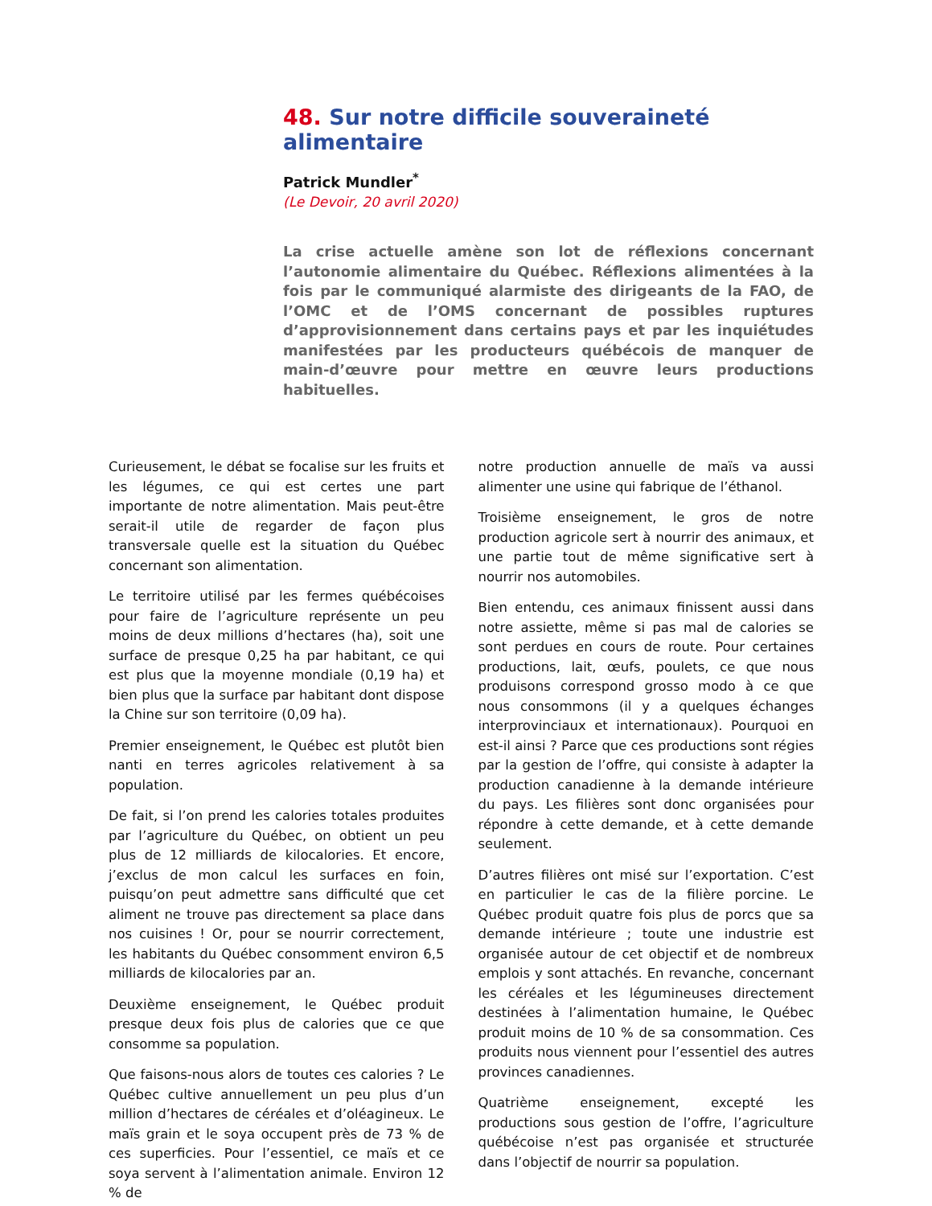48. Sur notre difficile souveraineté alimentaire
Patrick Mundler<sup>*</sup>
(Le Devoir, 20 avril 2020)
La crise actuelle amène son lot de réflexions concernant l’autonomie alimentaire du Québec. Réflexions alimentées à la fois par le communiqué alarmiste des dirigeants de la FAO, de l’OMC et de l’OMS concernant de possibles ruptures d’approvisionnement dans certains pays et par les inquiétudes manifestées par les producteurs québécois de manquer de main-d’œuvre pour mettre en œuvre leurs productions habituelles.
Curieusement, le débat se focalise sur les fruits et les légumes, ce qui est certes une part importante de notre alimentation. Mais peut-être serait-il utile de regarder de façon plus transversale quelle est la situation du Québec concernant son alimentation.
Le territoire utilisé par les fermes québécoises pour faire de l’agriculture représente un peu moins de deux millions d’hectares (ha), soit une surface de presque 0,25 ha par habitant, ce qui est plus que la moyenne mondiale (0,19 ha) et bien plus que la surface par habitant dont dispose la Chine sur son territoire (0,09 ha).
Premier enseignement, le Québec est plutôt bien nanti en terres agricoles relativement à sa population.
De fait, si l’on prend les calories totales produites par l’agriculture du Québec, on obtient un peu plus de 12 milliards de kilocalories. Et encore, j’exclus de mon calcul les surfaces en foin, puisqu’on peut admettre sans difficulté que cet aliment ne trouve pas directement sa place dans nos cuisines ! Or, pour se nourrir correctement, les habitants du Québec consomment environ 6,5 milliards de kilocalories par an.
Deuxième enseignement, le Québec produit presque deux fois plus de calories que ce que consomme sa population.
Que faisons-nous alors de toutes ces calories ? Le Québec cultive annuellement un peu plus d’un million d’hectares de céréales et d’oléagineux. Le maïs grain et le soya occupent près de 73 % de ces superficies. Pour l’essentiel, ce maïs et ce soya servent à l’alimentation animale. Environ 12 % de
notre production annuelle de maïs va aussi alimenter une usine qui fabrique de l’éthanol.
Troisième enseignement, le gros de notre production agricole sert à nourrir des animaux, et une partie tout de même significative sert à nourrir nos automobiles.
Bien entendu, ces animaux finissent aussi dans notre assiette, même si pas mal de calories se sont perdues en cours de route. Pour certaines productions, lait, œufs, poulets, ce que nous produisons correspond grosso modo à ce que nous consommons (il y a quelques échanges interprovinciaux et internationaux). Pourquoi en est-il ainsi ? Parce que ces productions sont régies par la gestion de l’offre, qui consiste à adapter la production canadienne à la demande intérieure du pays. Les filières sont donc organisées pour répondre à cette demande, et à cette demande seulement.
D’autres filières ont misé sur l’exportation. C’est en particulier le cas de la filière porcine. Le Québec produit quatre fois plus de porcs que sa demande intérieure ; toute une industrie est organisée autour de cet objectif et de nombreux emplois y sont attachés. En revanche, concernant les céréales et les légumineuses directement destinées à l’alimentation humaine, le Québec produit moins de 10 % de sa consommation. Ces produits nous viennent pour l’essentiel des autres provinces canadiennes.
Quatrième enseignement, excepté les productions sous gestion de l’offre, l’agriculture québécoise n’est pas organisée et structurée dans l’objectif de nourrir sa population.